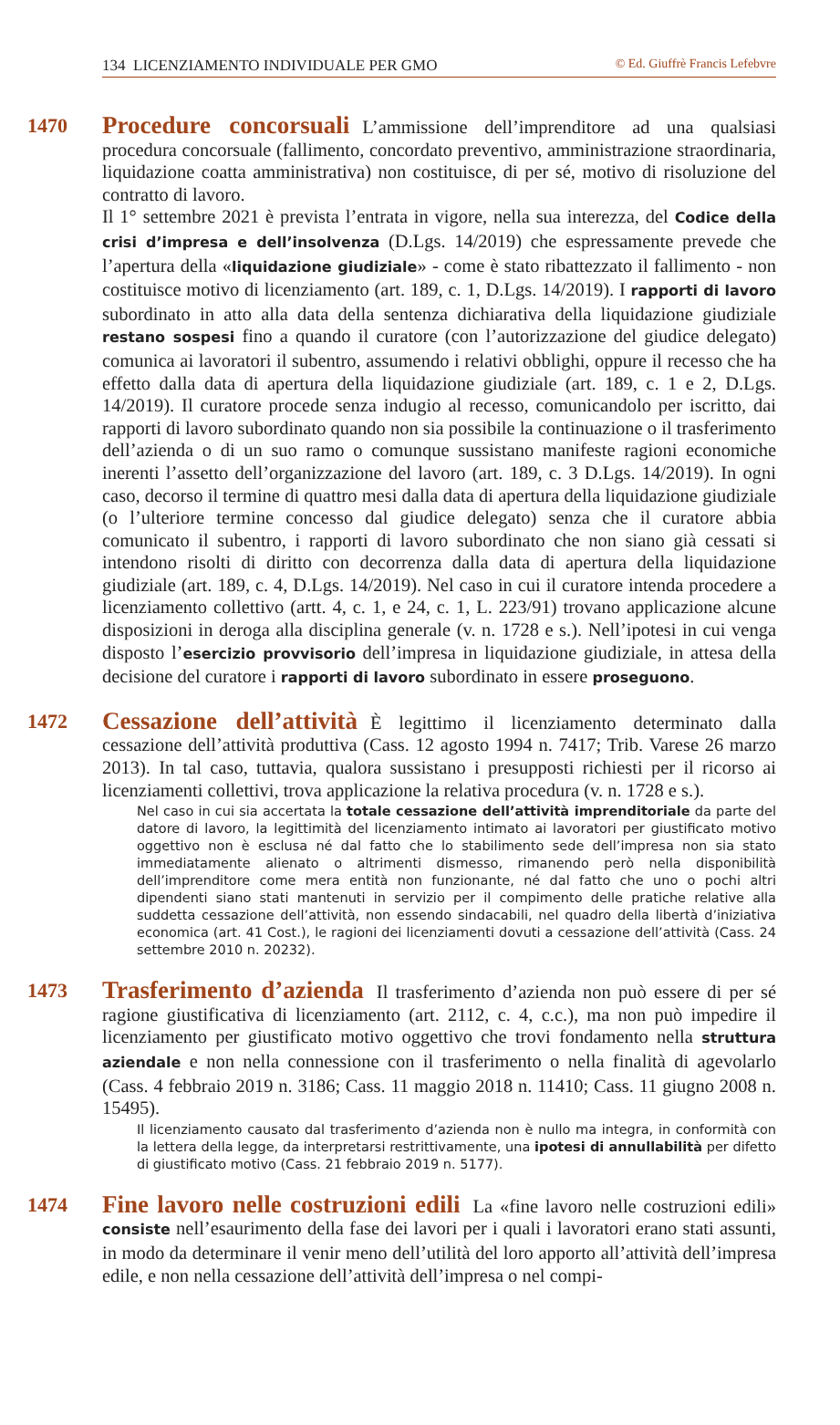134 LICENZIAMENTO INDIVIDUALE PER GMO © Ed. Giuffrè Francis Lefebvre
1470
Procedure concorsuali L’ammissione dell’imprenditore ad una qualsiasi procedura concorsuale (fallimento, concordato preventivo, amministrazione straordinaria, liquidazione coatta amministrativa) non costituisce, di per sé, motivo di risoluzione del contratto di lavoro.
Il 1° settembre 2021 è prevista l’entrata in vigore, nella sua interezza, del Codice della crisi d’impresa e dell’insolvenza (D.Lgs. 14/2019) che espressamente prevede che l’apertura della «liquidazione giudiziale» - come è stato ribattezzato il fallimento - non costituisce motivo di licenziamento (art. 189, c. 1, D.Lgs. 14/2019). I rapporti di lavoro subordinato in atto alla data della sentenza dichiarativa della liquidazione giudiziale restano sospesi fino a quando il curatore (con l’autorizzazione del giudice delegato) comunica ai lavoratori il subentro, assumendo i relativi obblighi, oppure il recesso che ha effetto dalla data di apertura della liquidazione giudiziale (art. 189, c. 1 e 2, D.Lgs. 14/2019). Il curatore procede senza indugio al recesso, comunicandolo per iscritto, dai rapporti di lavoro subordinato quando non sia possibile la continuazione o il trasferimento dell’azienda o di un suo ramo o comunque sussistano manifeste ragioni economiche inerenti l’assetto dell’organizzazione del lavoro (art. 189, c. 3 D.Lgs. 14/2019). In ogni caso, decorso il termine di quattro mesi dalla data di apertura della liquidazione giudiziale (o l’ulteriore termine concesso dal giudice delegato) senza che il curatore abbia comunicato il subentro, i rapporti di lavoro subordinato che non siano già cessati si intendono risolti di diritto con decorrenza dalla data di apertura della liquidazione giudiziale (art. 189, c. 4, D.Lgs. 14/2019). Nel caso in cui il curatore intenda procedere a licenziamento collettivo (artt. 4, c. 1, e 24, c. 1, L. 223/91) trovano applicazione alcune disposizioni in deroga alla disciplina generale (v. n. 1728 e s.). Nell’ipotesi in cui venga disposto l’esercizio provvisorio dell’impresa in liquidazione giudiziale, in attesa della decisione del curatore i rapporti di lavoro subordinato in essere proseguono.
1472
Cessazione dell’attività È legittimo il licenziamento determinato dalla cessazione dell’attività produttiva (Cass. 12 agosto 1994 n. 7417; Trib. Varese 26 marzo 2013). In tal caso, tuttavia, qualora sussistano i presupposti richiesti per il ricorso ai licenziamenti collettivi, trova applicazione la relativa procedura (v. n. 1728 e s.).
Nel caso in cui sia accertata la totale cessazione dell’attività imprenditoriale da parte del datore di lavoro, la legittimità del licenziamento intimato ai lavoratori per giustificato motivo oggettivo non è esclusa né dal fatto che lo stabilimento sede dell’impresa non sia stato immediatamente alienato o altrimenti dismesso, rimanendo però nella disponibilità dell’imprenditore come mera entità non funzionante, né dal fatto che uno o pochi altri dipendenti siano stati mantenuti in servizio per il compimento delle pratiche relative alla suddetta cessazione dell’attività, non essendo sindacabili, nel quadro della libertà d’iniziativa economica (art. 41 Cost.), le ragioni dei licenziamenti dovuti a cessazione dell’attività (Cass. 24 settembre 2010 n. 20232).
1473
Trasferimento d’azienda Il trasferimento d’azienda non può essere di per sé ragione giustificativa di licenziamento (art. 2112, c. 4, c.c.), ma non può impedire il licenziamento per giustificato motivo oggettivo che trovi fondamento nella struttura aziendale e non nella connessione con il trasferimento o nella finalità di agevolarlo (Cass. 4 febbraio 2019 n. 3186; Cass. 11 maggio 2018 n. 11410; Cass. 11 giugno 2008 n. 15495).
Il licenziamento causato dal trasferimento d’azienda non è nullo ma integra, in conformità con la lettera della legge, da interpretarsi restrittivamente, una ipotesi di annullabilità per difetto di giustificato motivo (Cass. 21 febbraio 2019 n. 5177).
1474
Fine lavoro nelle costruzioni edili La «fine lavoro nelle costruzioni edili» consiste nell’esaurimento della fase dei lavori per i quali i lavoratori erano stati assunti, in modo da determinare il venir meno dell’utilità del loro apporto all’attività dell’impresa edile, e non nella cessazione dell’attività dell’impresa o nel compi-